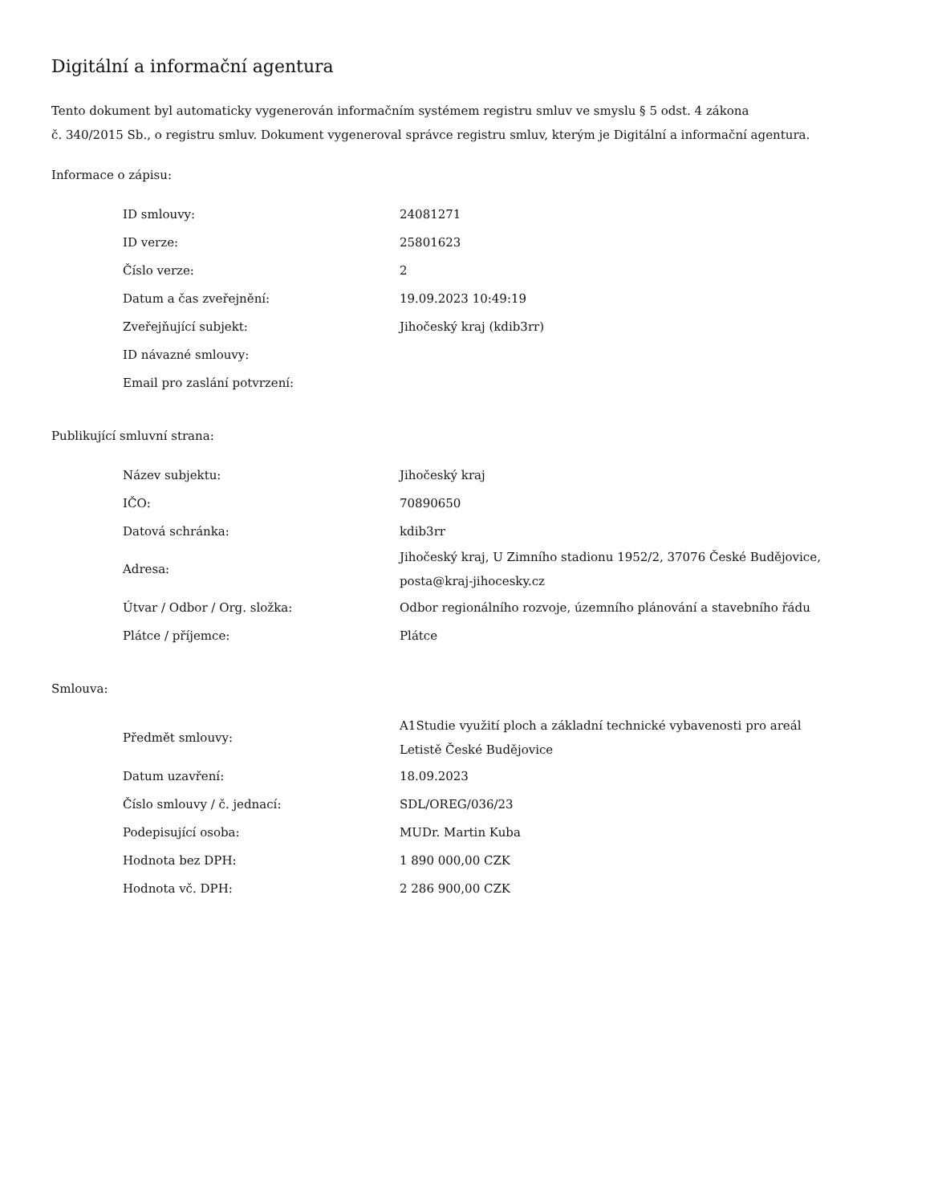Digitální a informační agentura
Tento dokument byl automaticky vygenerován informačním systémem registru smluv ve smyslu § 5 odst. 4 zákona
č. 340/2015 Sb., o registru smluv. Dokument vygeneroval správce registru smluv, kterým je Digitální a informační agentura.
Informace o zápisu:
| ID smlouvy: | 24081271 |
| ID verze: | 25801623 |
| Číslo verze: | 2 |
| Datum a čas zveřejnění: | 19.09.2023 10:49:19 |
| Zveřejňující subjekt: | Jihočeský kraj (kdib3rr) |
| ID návazné smlouvy: | |
| Email pro zaslání potvrzení: | |
Publikující smluvní strana:
| Název subjektu: | Jihočeský kraj |
| IČO: | 70890650 |
| Datová schránka: | kdib3rr |
| Adresa: | Jihočeský kraj, U Zimního stadionu 1952/2, 37076 České Budějovice, posta@kraj-jihocesky.cz |
| Útvar / Odbor / Org. složka: | Odbor regionálního rozvoje, územního plánování a stavebního řádu |
| Plátce / příjemce: | Plátce |
Smlouva:
| Předmět smlouvy: | A1Studie využití ploch a základní technické vybavenosti pro areál Letistě České Budějovice |
| Datum uzavření: | 18.09.2023 |
| Číslo smlouvy / č. jednací: | SDL/OREG/036/23 |
| Podepisující osoba: | MUDr. Martin Kuba |
| Hodnota bez DPH: | 1 890 000,00 CZK |
| Hodnota vč. DPH: | 2 286 900,00 CZK |